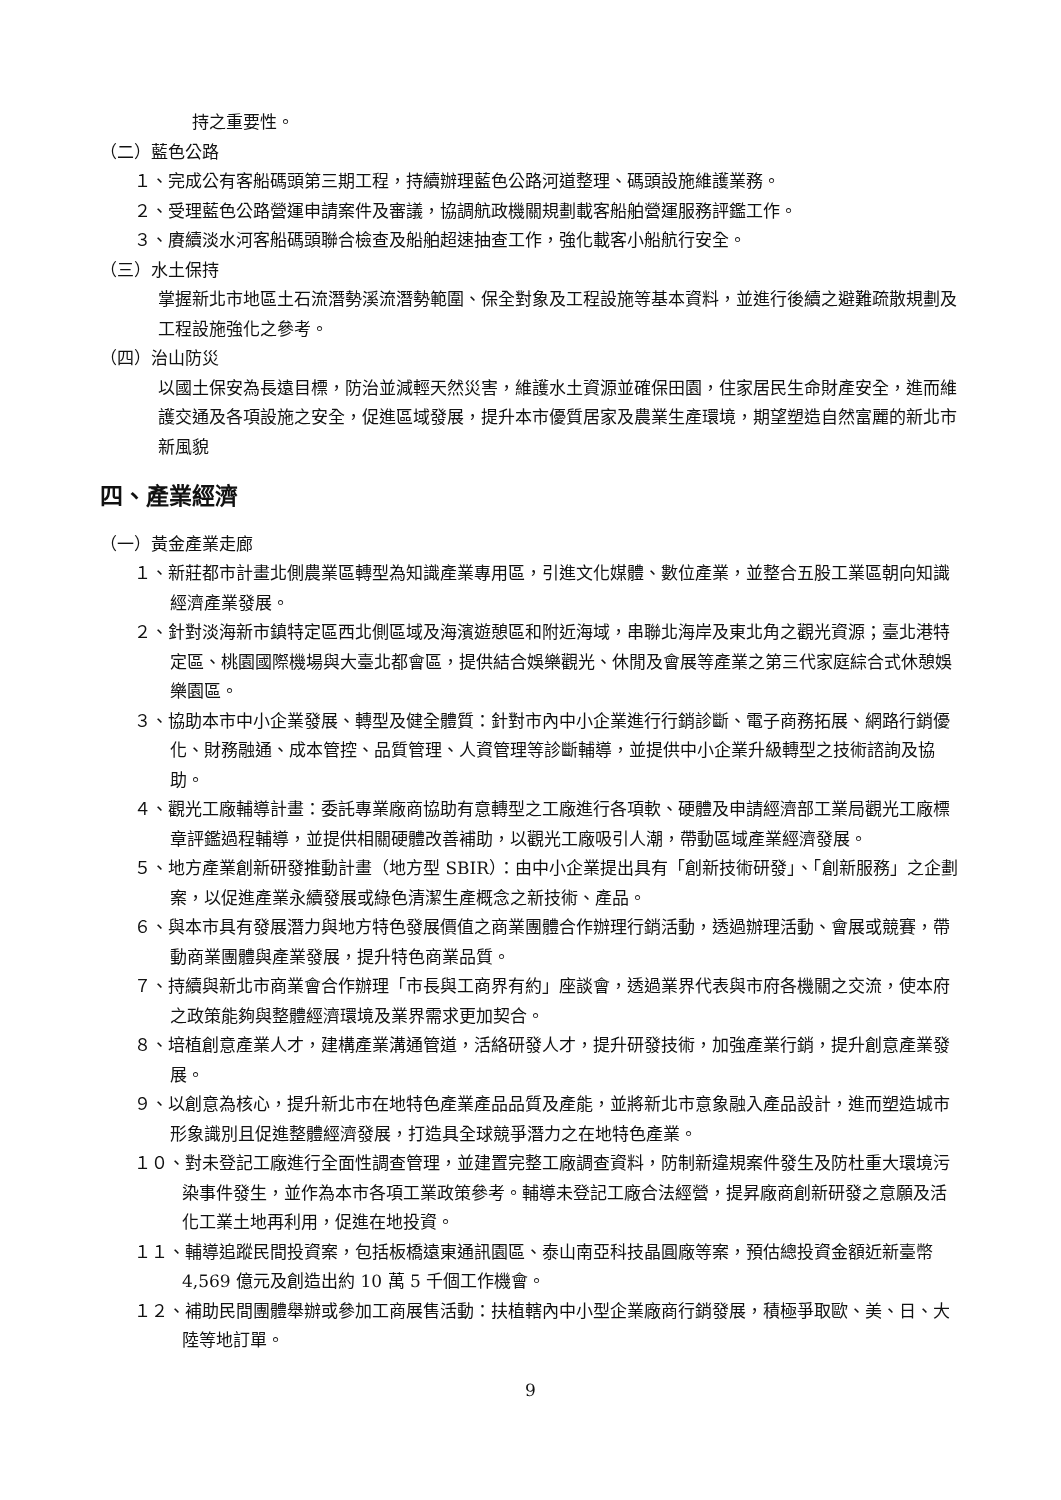持之重要性。
（二）藍色公路
１、完成公有客船碼頭第三期工程，持續辦理藍色公路河道整理、碼頭設施維護業務。
２、受理藍色公路營運申請案件及審議，協調航政機關規劃載客船舶營運服務評鑑工作。
３、賡續淡水河客船碼頭聯合檢查及船舶超速抽查工作，強化載客小船航行安全。
（三）水土保持
掌握新北市地區土石流潛勢溪流潛勢範圍、保全對象及工程設施等基本資料，並進行後續之避難疏散規劃及工程設施強化之參考。
（四）治山防災
以國土保安為長遠目標，防治並減輕天然災害，維護水土資源並確保田園，住家居民生命財產安全，進而維護交通及各項設施之安全，促進區域發展，提升本市優質居家及農業生產環境，期望塑造自然富麗的新北市新風貌
四、產業經濟
（一）黃金產業走廊
１、新莊都市計畫北側農業區轉型為知識產業專用區，引進文化媒體、數位產業，並整合五股工業區朝向知識經濟產業發展。
２、針對淡海新市鎮特定區西北側區域及海濱遊憩區和附近海域，串聯北海岸及東北角之觀光資源；臺北港特定區、桃園國際機場與大臺北都會區，提供結合娛樂觀光、休閒及會展等產業之第三代家庭綜合式休憩娛樂園區。
３、協助本市中小企業發展、轉型及健全體質：針對市內中小企業進行行銷診斷、電子商務拓展、網路行銷優化、財務融通、成本管控、品質管理、人資管理等診斷輔導，並提供中小企業升級轉型之技術諮詢及協助。
４、觀光工廠輔導計畫：委託專業廠商協助有意轉型之工廠進行各項軟、硬體及申請經濟部工業局觀光工廠標章評鑑過程輔導，並提供相關硬體改善補助，以觀光工廠吸引人潮，帶動區域產業經濟發展。
５、地方產業創新研發推動計畫（地方型 SBIR）：由中小企業提出具有「創新技術研發」、「創新服務」之企劃案，以促進產業永續發展或綠色清潔生產概念之新技術、產品。
６、與本市具有發展潛力與地方特色發展價值之商業團體合作辦理行銷活動，透過辦理活動、會展或競賽，帶動商業團體與產業發展，提升特色商業品質。
７、持續與新北市商業會合作辦理「市長與工商界有約」座談會，透過業界代表與市府各機關之交流，使本府之政策能夠與整體經濟環境及業界需求更加契合。
８、培植創意產業人才，建構產業溝通管道，活絡研發人才，提升研發技術，加強產業行銷，提升創意產業發展。
９、以創意為核心，提升新北市在地特色產業產品品質及產能，並將新北市意象融入產品設計，進而塑造城市形象識別且促進整體經濟發展，打造具全球競爭潛力之在地特色產業。
１０、對未登記工廠進行全面性調查管理，並建置完整工廠調查資料，防制新違規案件發生及防杜重大環境污染事件發生，並作為本市各項工業政策參考。輔導未登記工廠合法經營，提昇廠商創新研發之意願及活化工業土地再利用，促進在地投資。
１１、輔導追蹤民間投資案，包括板橋遠東通訊園區、泰山南亞科技晶圓廠等案，預估總投資金額近新臺幣 4,569 億元及創造出約 10 萬 5 千個工作機會。
１２、補助民間團體舉辦或參加工商展售活動：扶植轄內中小型企業廠商行銷發展，積極爭取歐、美、日、大陸等地訂單。
9